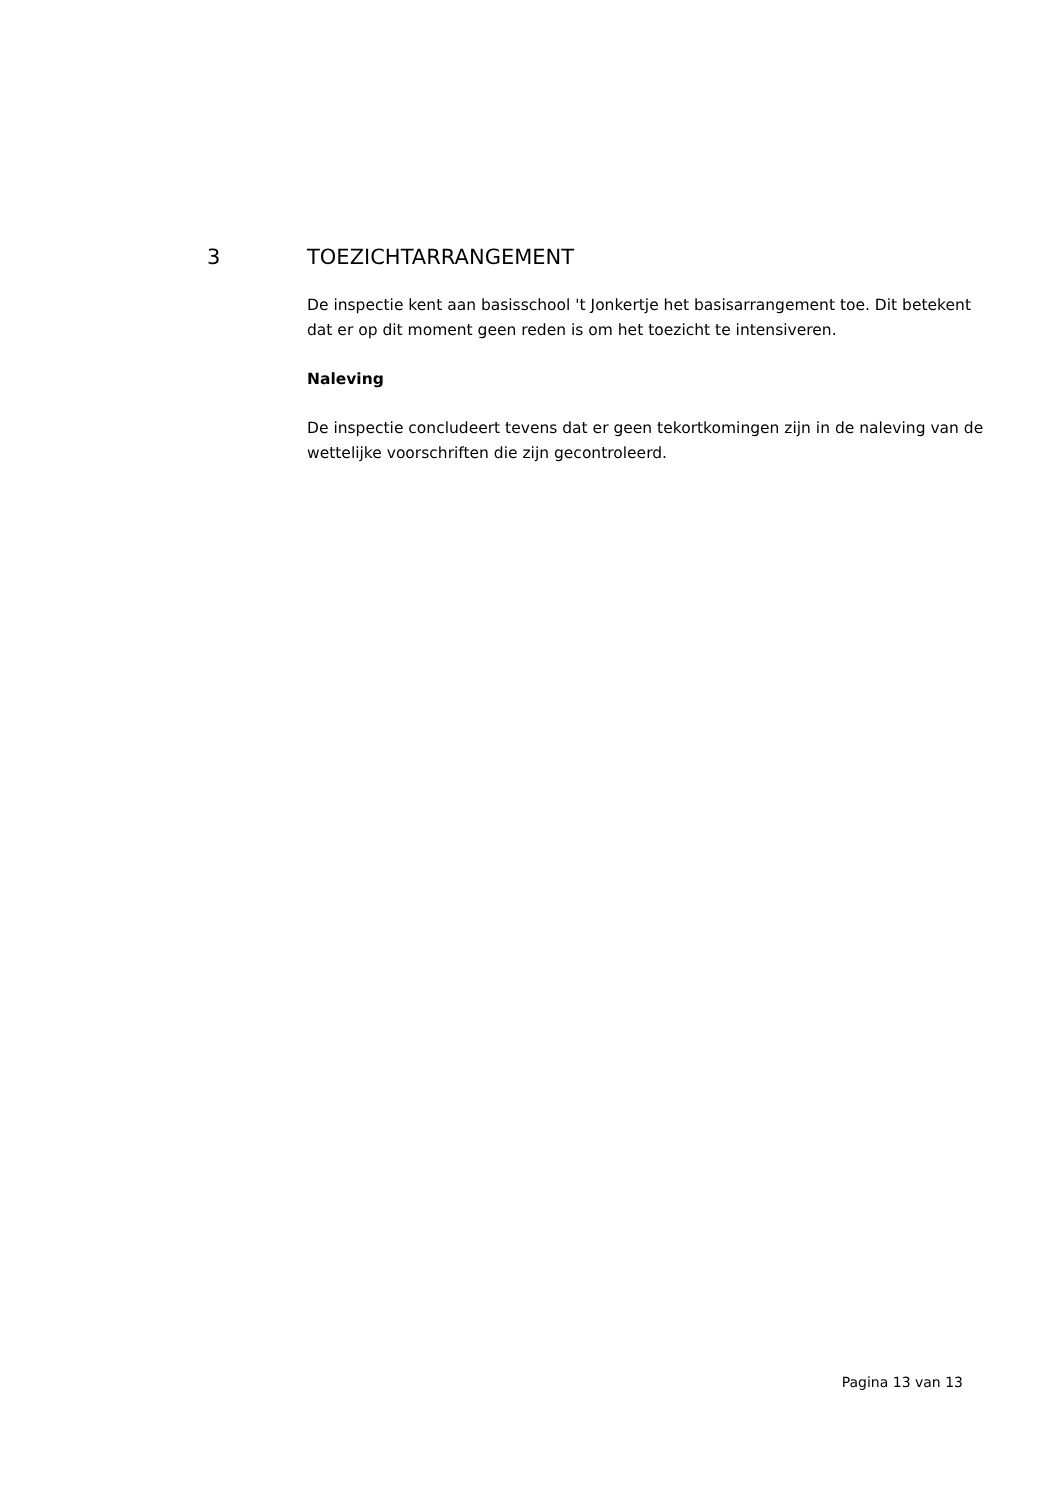3 TOEZICHTARRANGEMENT
De inspectie kent aan basisschool 't Jonkertje het basisarrangement toe. Dit betekent dat er op dit moment geen reden is om het toezicht te intensiveren.
Naleving
De inspectie concludeert tevens dat er geen tekortkomingen zijn in de naleving van de wettelijke voorschriften die zijn gecontroleerd.
Pagina 13 van 13